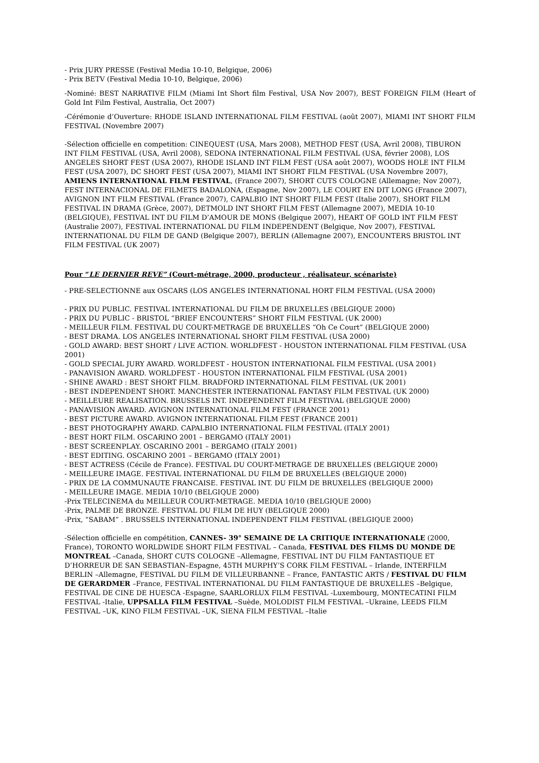- Prix JURY PRESSE (Festival Media 10-10, Belgique, 2006)
- Prix BETV (Festival Media 10-10, Belgique, 2006)
-Nominé: BEST NARRATIVE FILM (Miami Int Short film Festival, USA Nov 2007), BEST FOREIGN FILM (Heart of Gold Int Film Festival, Australia, Oct 2007)
-Cérémonie d’Ouverture: RHODE ISLAND INTERNATIONAL FILM FESTIVAL (août 2007), MIAMI INT SHORT FILM FESTIVAL (Novembre 2007)
-Sélection officielle en competition: CINEQUEST (USA, Mars 2008), METHOD FEST (USA, Avril 2008), TIBURON INT FILM FESTIVAL (USA, Avril 2008), SEDONA INTERNATIONAL FILM FESTIVAL (USA, février 2008), LOS ANGELES SHORT FEST (USA 2007), RHODE ISLAND INT FILM FEST (USA août 2007), WOODS HOLE INT FILM FEST (USA 2007), DC SHORT FEST (USA 2007), MIAMI INT SHORT FILM FESTIVAL (USA Novembre 2007), AMIENS INTERNATIONAL FILM FESTIVAL, (France 2007), SHORT CUTS COLOGNE (Allemagne; Nov 2007), FEST INTERNACIONAL DE FILMETS BADALONA, (Espagne, Nov 2007), LE COURT EN DIT LONG (France 2007), AVIGNON INT FILM FESTIVAL (France 2007), CAPALBIO INT SHORT FILM FEST (Italie 2007), SHORT FILM FESTIVAL IN DRAMA (Grèce, 2007), DETMOLD INT SHORT FILM FEST (Allemagne 2007), MEDIA 10-10 (BELGIQUE), FESTIVAL INT DU FILM D’AMOUR DE MONS (Belgique 2007), HEART OF GOLD INT FILM FEST (Australie 2007), FESTIVAL INTERNATIONAL DU FILM INDEPENDENT (Belgique, Nov 2007), FESTIVAL INTERNATIONAL DU FILM DE GAND (Belgique 2007), BERLIN (Allemagne 2007), ENCOUNTERS BRISTOL INT FILM FESTIVAL (UK 2007)
Pour “LE DERNIER REVE” (Court-métrage, 2000, producteur , réalisateur, scénariste)
- PRE-SELECTIONNE aux OSCARS (LOS ANGELES INTERNATIONAL HORT FILM FESTIVAL (USA 2000)
- PRIX DU PUBLIC. FESTIVAL INTERNATIONAL DU FILM DE BRUXELLES (BELGIQUE 2000)
- PRIX DU PUBLIC - BRISTOL “BRIEF ENCOUNTERS” SHORT FILM FESTIVAL (UK 2000)
- MEILLEUR FILM. FESTIVAL DU COURT-METRAGE DE BRUXELLES “Oh Ce Court” (BELGIQUE 2000)
- BEST DRAMA. LOS ANGELES INTERNATIONAL SHORT FILM FESTIVAL (USA 2000)
- GOLD AWARD: BEST SHORT / LIVE ACTION. WORLDFEST - HOUSTON INTERNATIONAL FILM FESTIVAL (USA 2001)
- GOLD SPECIAL JURY AWARD. WORLDFEST - HOUSTON INTERNATIONAL FILM FESTIVAL (USA 2001)
- PANAVISION AWARD. WORLDFEST - HOUSTON INTERNATIONAL FILM FESTIVAL (USA 2001)
- SHINE AWARD : BEST SHORT FILM. BRADFORD INTERNATIONAL FILM FESTIVAL (UK 2001)
- BEST INDEPENDENT SHORT. MANCHESTER INTERNATIONAL FANTASY FILM FESTIVAL (UK 2000)
- MEILLEURE REALISATION. BRUSSELS INT. INDEPENDENT FILM FESTIVAL (BELGIQUE 2000)
- PANAVISION AWARD. AVIGNON INTERNATIONAL FILM FEST (FRANCE 2001)
- BEST PICTURE AWARD. AVIGNON INTERNATIONAL FILM FEST (FRANCE 2001)
- BEST PHOTOGRAPHY AWARD. CAPALBIO INTERNATIONAL FILM FESTIVAL (ITALY 2001)
- BEST HORT FILM. OSCARINO 2001 – BERGAMO (ITALY 2001)
- BEST SCREENPLAY. OSCARINO 2001 – BERGAMO (ITALY 2001)
- BEST EDITING. OSCARINO 2001 – BERGAMO (ITALY 2001)
- BEST ACTRESS (Cécile de France). FESTIVAL DU COURT-METRAGE DE BRUXELLES (BELGIQUE 2000)
- MEILLEURE IMAGE. FESTIVAL INTERNATIONAL DU FILM DE BRUXELLES (BELGIQUE 2000)
- PRIX DE LA COMMUNAUTE FRANCAISE. FESTIVAL INT. DU FILM DE BRUXELLES (BELGIQUE 2000)
- MEILLEURE IMAGE. MEDIA 10/10 (BELGIQUE 2000)
-Prix TELECINEMA du MEILLEUR COURT-METRAGE. MEDIA 10/10 (BELGIQUE 2000)
-Prix, PALME DE BRONZE. FESTIVAL DU FILM DE HUY (BELGIQUE 2000)
-Prix, “SABAM” . BRUSSELS INTERNATIONAL INDEPENDENT FILM FESTIVAL (BELGIQUE 2000)
-Sélection officielle en compétition, CANNES- 39° SEMAINE DE LA CRITIQUE INTERNATIONALE (2000, France), TORONTO WORLDWIDE SHORT FILM FESTIVAL – Canada, FESTIVAL DES FILMS DU MONDE DE MONTREAL –Canada, SHORT CUTS COLOGNE –Allemagne, FESTIVAL INT DU FILM FANTASTIQUE ET D’HORREUR DE SAN SEBASTIAN–Espagne, 45TH MURPHY’S CORK FILM FESTIVAL – Irlande, INTERFILM BERLIN –Allemagne, FESTIVAL DU FILM DE VILLEURBANNE – France, FANTASTIC ARTS / FESTIVAL DU FILM DE GERARDMER –France, FESTIVAL INTERNATIONAL DU FILM FANTASTIQUE DE BRUXELLES –Belgique, FESTIVAL DE CINE DE HUESCA -Espagne, SAARLORLUX FILM FESTIVAL -Luxembourg, MONTECATINI FILM FESTIVAL -Italie, UPPSALLA FILM FESTIVAL –Suède, MOLODIST FILM FESTIVAL –Ukraine, LEEDS FILM FESTIVAL –UK, KINO FILM FESTIVAL –UK, SIENA FILM FESTIVAL –Italie